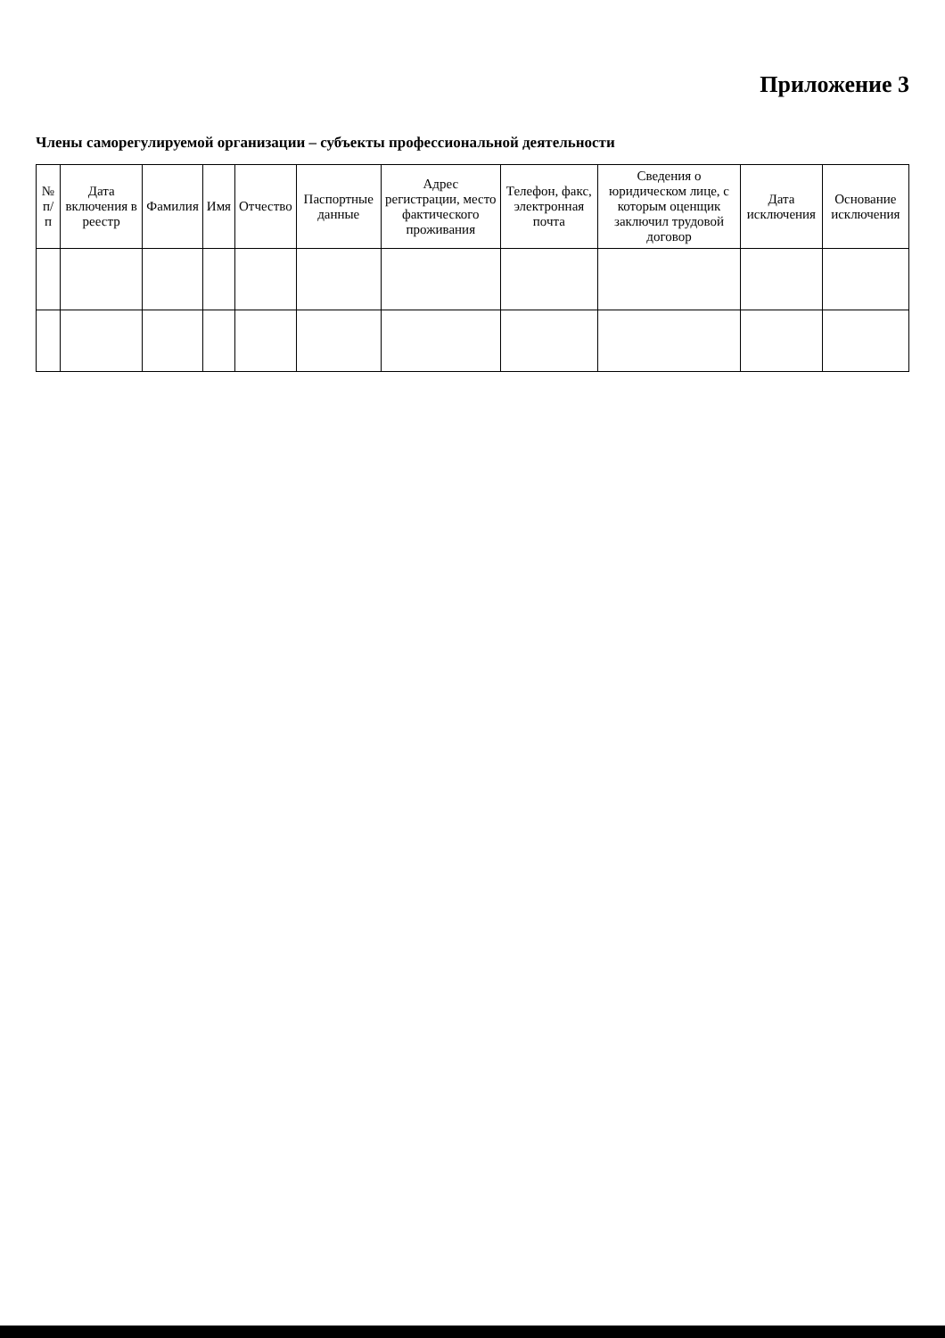Приложение 3
Члены саморегулируемой организации – субъекты профессиональной деятельности
| № п/п | Дата включения в реестр | Фамилия | Имя | Отчество | Паспортные данные | Адрес регистрации, место фактического проживания | Телефон, факс, электронная почта | Сведения о юридическом лице, с которым оценщик заключил трудовой договор | Дата исключения | Основание исключения |
| --- | --- | --- | --- | --- | --- | --- | --- | --- | --- | --- |